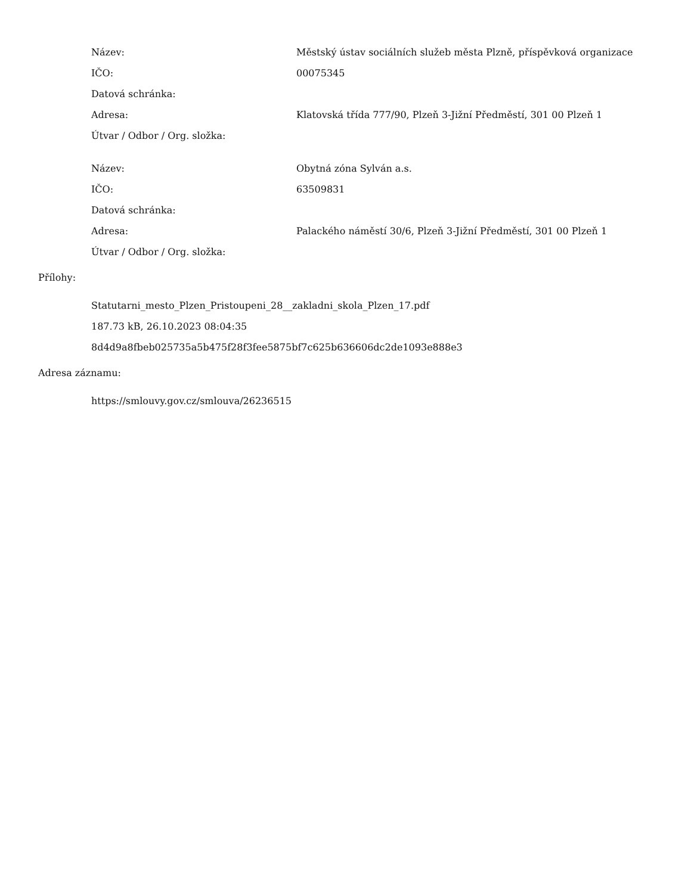| Název: | Městský ústav sociálních služeb města Plzně, příspěvková organizace |
| IČO: | 00075345 |
| Datová schránka: | |
| Adresa: | Klatovská třída 777/90, Plzeň 3-Jižní Předměstí, 301 00 Plzeň 1 |
| Útvar / Odbor / Org. složka: | |
| Název: | Obytná zóna Sylván a.s. |
| IČO: | 63509831 |
| Datová schránka: | |
| Adresa: | Palackého náměstí 30/6, Plzeň 3-Jižní Předměstí, 301 00 Plzeň 1 |
| Útvar / Odbor / Org. složka: | |
Přílohy:
Statutarni_mesto_Plzen_Pristoupeni_28__zakladni_skola_Plzen_17.pdf
187.73 kB, 26.10.2023 08:04:35
8d4d9a8fbeb025735a5b475f28f3fee5875bf7c625b636606dc2de1093e888e3
Adresa záznamu:
https://smlouvy.gov.cz/smlouva/26236515